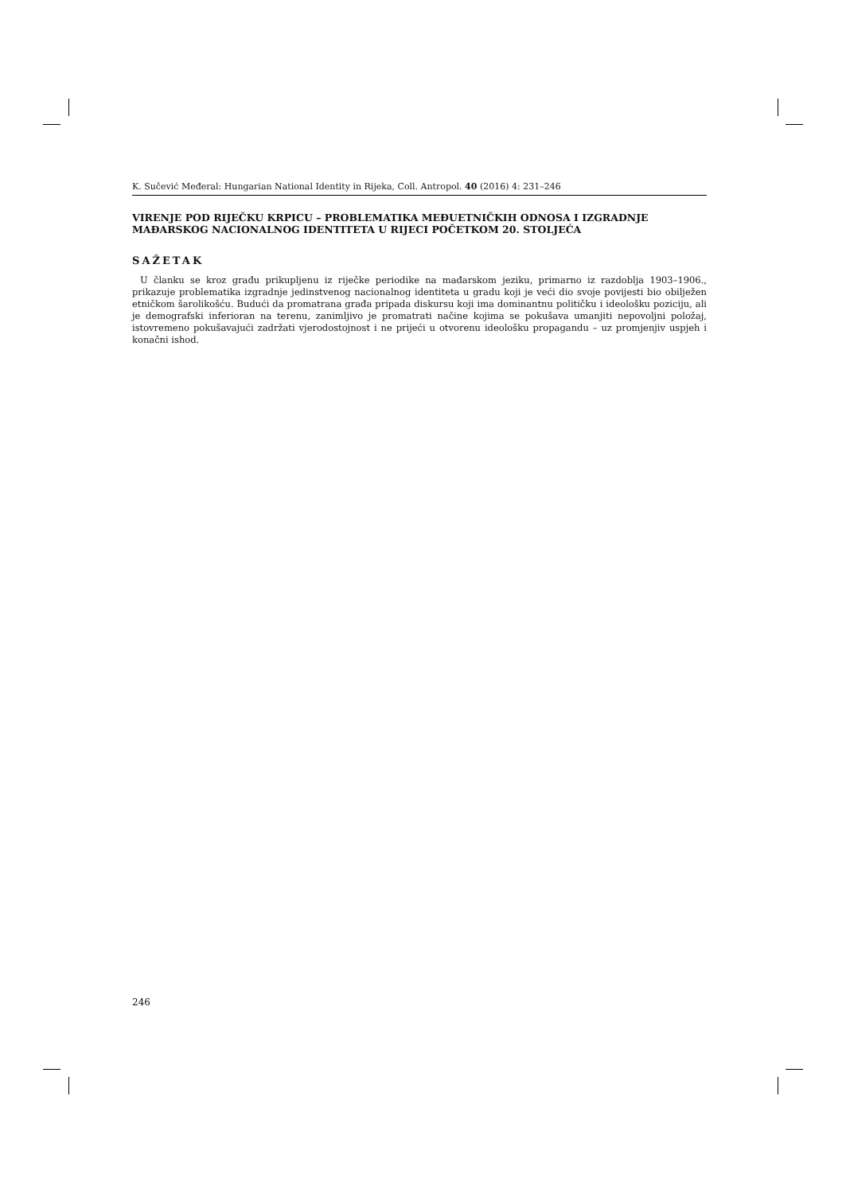K. Sučević Međeral: Hungarian National Identity in Rijeka, Coll. Antropol. 40 (2016) 4: 231–246
VIRENJE POD RIJEČKU KRPICU – PROBLEMATIKA MEĐUETNIČKIH ODNOSA I IZGRADNJE MAĐARSKOG NACIONALNOG IDENTITETA U RIJECI POČETKOM 20. STOLJEĆA
SAŽETAK
U članku se kroz građu prikupljenu iz riječke periodike na mađarskom jeziku, primarno iz razdoblja 1903–1906., prikazuje problematika izgradnje jedinstvenog nacionalnog identiteta u gradu koji je veći dio svoje povijesti bio obilježen etničkom šarolikošću. Budući da promatrana građa pripada diskursu koji ima dominantnu političku i ideološku poziciju, ali je demografski inferioran na terenu, zanimljivo je promatrati načine kojima se pokušava umanjiti nepovoljni položaj, istovremeno pokušavajući zadržati vjerodostojnost i ne prijeći u otvorenu ideološku propagandu – uz promjenjiv uspjeh i konačni ishod.
246